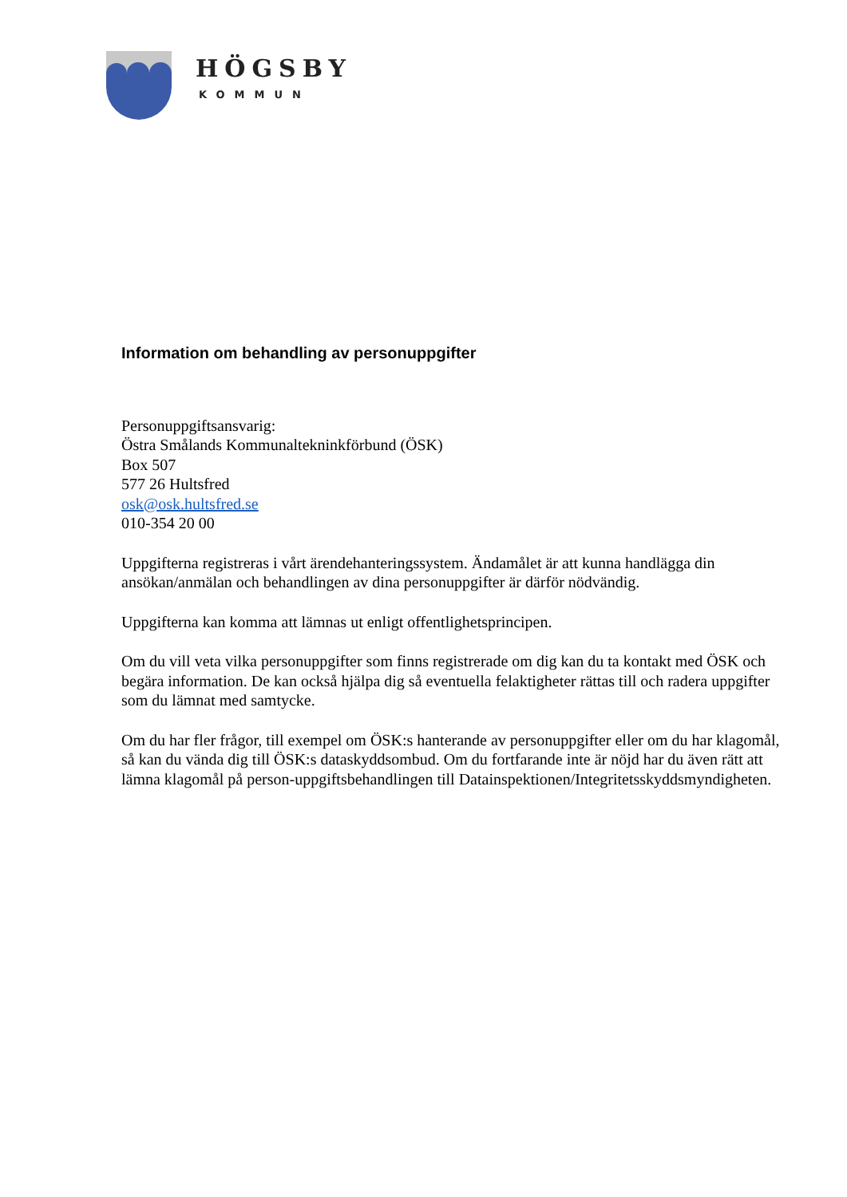HÖGSBY
KOMMUN
Information om behandling av personuppgifter
Personuppgiftsansvarig:
Östra Smålands Kommunaltekninkförbund (ÖSK)
Box 507
577 26 Hultsfred
osk@osk.hultsfred.se
010-354 20 00
Uppgifterna registreras i vårt ärendehanteringssystem. Ändamålet är att kunna handlägga din ansökan/anmälan och behandlingen av dina personuppgifter är därför nödvändig.
Uppgifterna kan komma att lämnas ut enligt offentlighetsprincipen.
Om du vill veta vilka personuppgifter som finns registrerade om dig kan du ta kontakt med ÖSK och begära information. De kan också hjälpa dig så eventuella felaktigheter rättas till och radera uppgifter som du lämnat med samtycke.
Om du har fler frågor, till exempel om ÖSK:s hanterande av personuppgifter eller om du har klagomål, så kan du vända dig till ÖSK:s dataskyddsombud. Om du fortfarande inte är nöjd har du även rätt att lämna klagomål på person-uppgiftsbehandlingen till Datainspektionen/Integritetsskyddsmyndigheten.